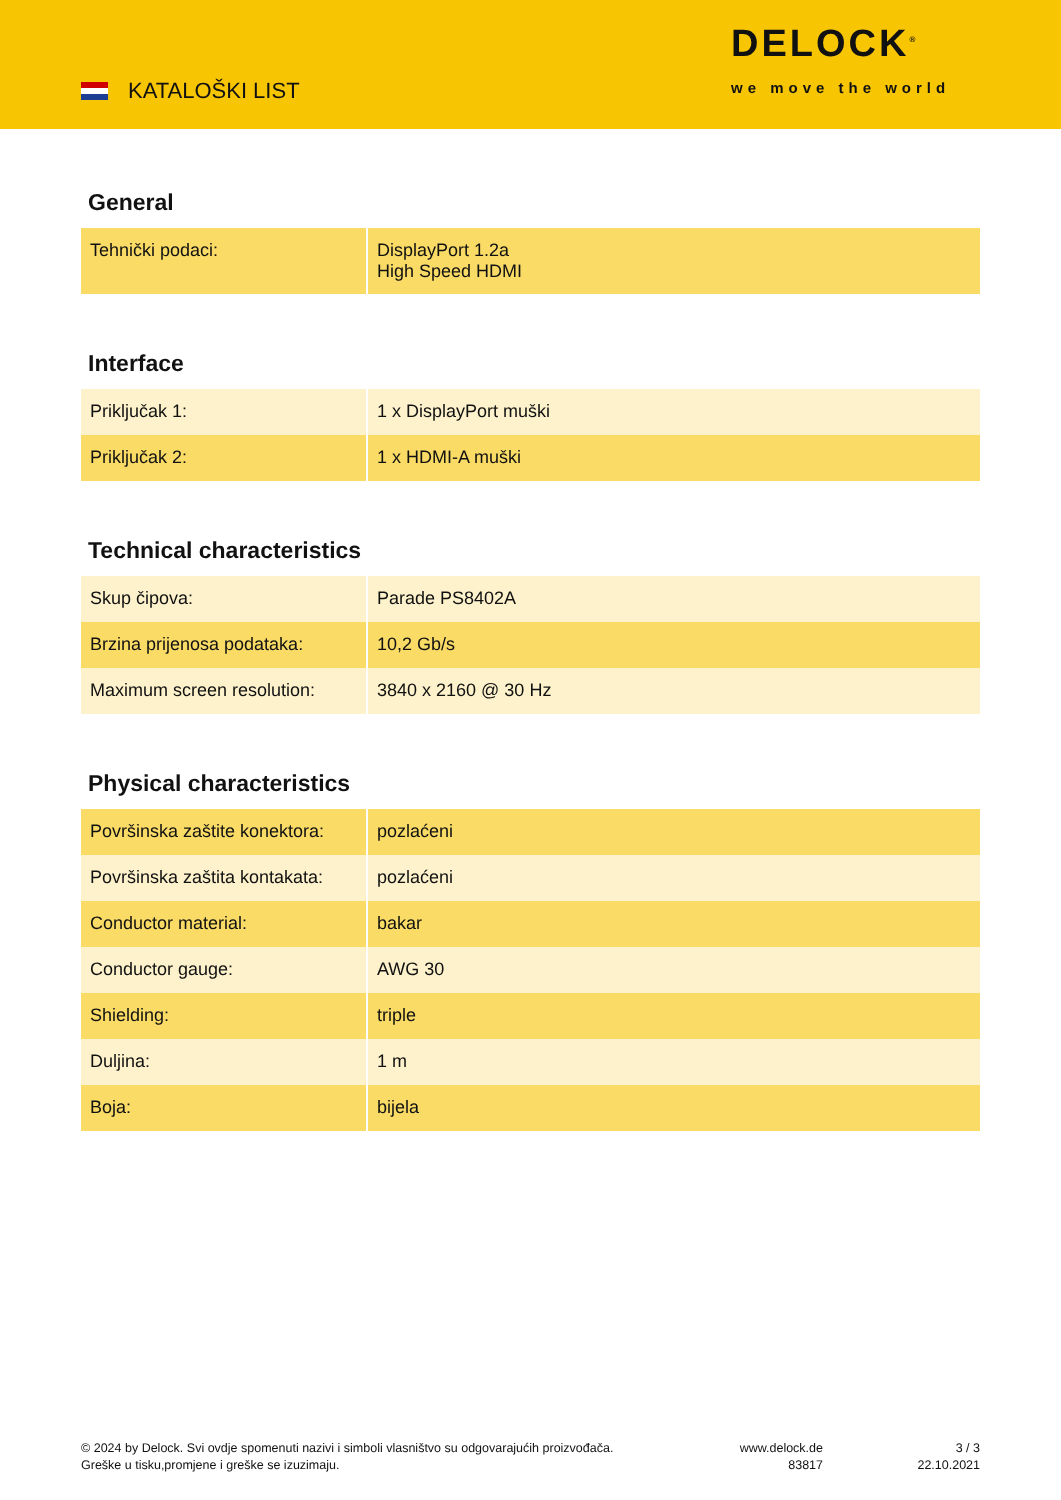KATALOŠKI LIST
DELOCK<sup>®</sup>
we move the world
General
| Tehnički podaci: | DisplayPort 1.2a High Speed HDMI |
Interface
| Priključak 1: | 1 x DisplayPort muški |
| Priključak 2: | 1 x HDMI-A muški |
Technical characteristics
| Skup čipova: | Parade PS8402A |
| Brzina prijenosa podataka: | 10,2 Gb/s |
| Maximum screen resolution: | 3840 x 2160 @ 30 Hz |
Physical characteristics
| Površinska zaštite konektora: | pozlaćeni |
| Površinska zaštita kontakata: | pozlaćeni |
| Conductor material: | bakar |
| Conductor gauge: | AWG 30 |
| Shielding: | triple |
| Duljina: | 1 m |
| Boja: | bijela |
© 2024 by Delock. Svi ovdje spomenuti nazivi i simboli vlasništvo su odgovarajućih proizvođača.
Greške u tisku,promjene i greške se izuzimaju.
www.delock.de
83817
3 / 3
22.10.2021